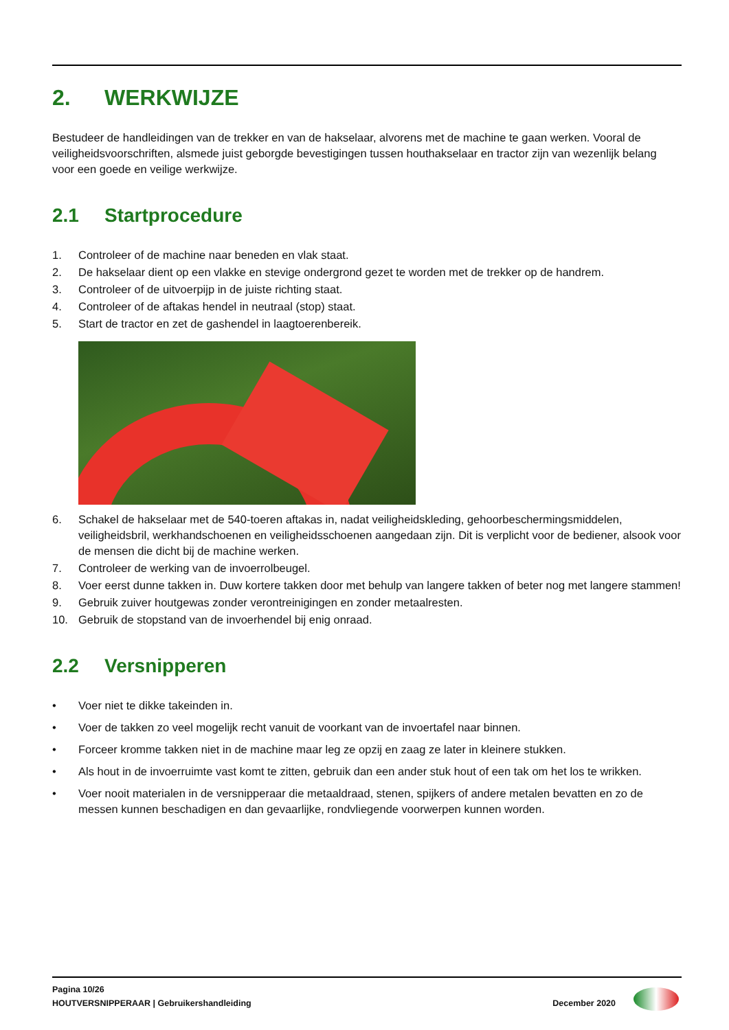2. WERKWIJZE
Bestudeer de handleidingen van de trekker en van de hakselaar, alvorens met de machine te gaan werken. Vooral de veiligheidsvoorschriften, alsmede juist geborgde bevestigingen tussen houthakselaar en tractor zijn van wezenlijk belang voor een goede en veilige werkwijze.
2.1 Startprocedure
1. Controleer of de machine naar beneden en vlak staat.
2. De hakselaar dient op een vlakke en stevige ondergrond gezet te worden met de trekker op de handrem.
3. Controleer of de uitvoerpijp in de juiste richting staat.
4. Controleer of de aftakas hendel in neutraal (stop) staat.
5. Start de tractor en zet de gashendel in laagtoerenbereik.
6. Schakel de hakselaar met de 540-toeren aftakas in, nadat veiligheidskleding, gehoorbeschermingsmiddelen, veiligheidsbril, werkhandschoenen en veiligheidsschoenen aangedaan zijn. Dit is verplicht voor de bediener, alsook voor de mensen die dicht bij de machine werken.
7. Controleer de werking van de invoerrolbeugel.
8. Voer eerst dunne takken in. Duw kortere takken door met behulp van langere takken of beter nog met langere stammen!
9. Gebruik zuiver houtgewas zonder verontreinigingen en zonder metaalresten.
10. Gebruik de stopstand van de invoerhendel bij enig onraad.
2.2 Versnipperen
• Voer niet te dikke takeinden in.
• Voer de takken zo veel mogelijk recht vanuit de voorkant van de invoertafel naar binnen.
• Forceer kromme takken niet in de machine maar leg ze opzij en zaag ze later in kleinere stukken.
• Als hout in de invoerruimte vast komt te zitten, gebruik dan een ander stuk hout of een tak om het los te wrikken.
• Voer nooit materialen in de versnipperaar die metaaldraad, stenen, spijkers of andere metalen bevatten en zo de messen kunnen beschadigen en dan gevaarlijke, rondvliegende voorwerpen kunnen worden.
Pagina 10/26
HOUTVERSNIPPERAAR | Gebruikershandleiding December 2020